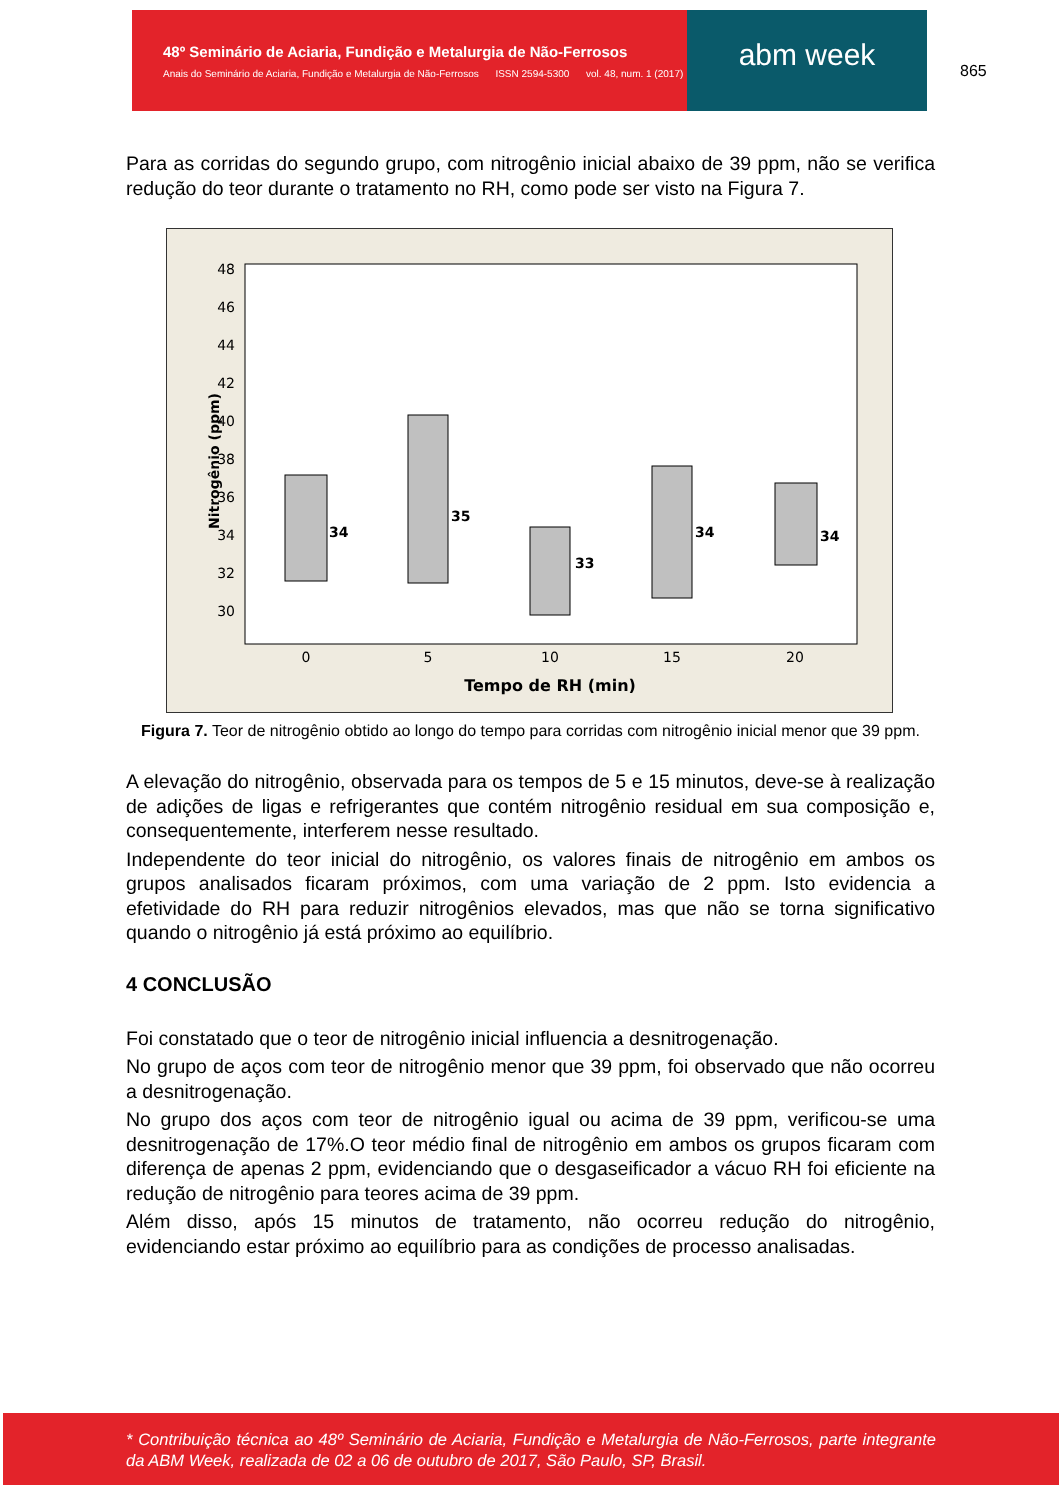48º Seminário de Aciaria, Fundição e Metalurgia de Não-Ferrosos
Anais do Seminário de Aciaria, Fundição e Metalurgia de Não-Ferrosos ISSN 2594-5300 vol. 48, num. 1 (2017)
abm week
865
Para as corridas do segundo grupo, com nitrogênio inicial abaixo de 39 ppm, não se verifica redução do teor durante o tratamento no RH, como pode ser visto na Figura 7.
48
46
44
42
40
38
36
34
32
30
Nitrogênio (ppm)
0
5
10
15
20
34
35
33
34
34
Tempo de RH (min)
Figura 7. Teor de nitrogênio obtido ao longo do tempo para corridas com nitrogênio inicial menor que 39 ppm.
A elevação do nitrogênio, observada para os tempos de 5 e 15 minutos, deve-se à realização de adições de ligas e refrigerantes que contém nitrogênio residual em sua composição e, consequentemente, interferem nesse resultado.
Independente do teor inicial do nitrogênio, os valores finais de nitrogênio em ambos os grupos analisados ficaram próximos, com uma variação de 2 ppm. Isto evidencia a efetividade do RH para reduzir nitrogênios elevados, mas que não se torna significativo quando o nitrogênio já está próximo ao equilíbrio.
4 CONCLUSÃO
Foi constatado que o teor de nitrogênio inicial influencia a desnitrogenação.
No grupo de aços com teor de nitrogênio menor que 39 ppm, foi observado que não ocorreu a desnitrogenação.
No grupo dos aços com teor de nitrogênio igual ou acima de 39 ppm, verificou-se uma desnitrogenação de 17%.O teor médio final de nitrogênio em ambos os grupos ficaram com diferença de apenas 2 ppm, evidenciando que o desgaseificador a vácuo RH foi eficiente na redução de nitrogênio para teores acima de 39 ppm.
Além disso, após 15 minutos de tratamento, não ocorreu redução do nitrogênio, evidenciando estar próximo ao equilíbrio para as condições de processo analisadas.
* Contribuição técnica ao 48º Seminário de Aciaria, Fundição e Metalurgia de Não-Ferrosos, parte integrante da ABM Week, realizada de 02 a 06 de outubro de 2017, São Paulo, SP, Brasil.